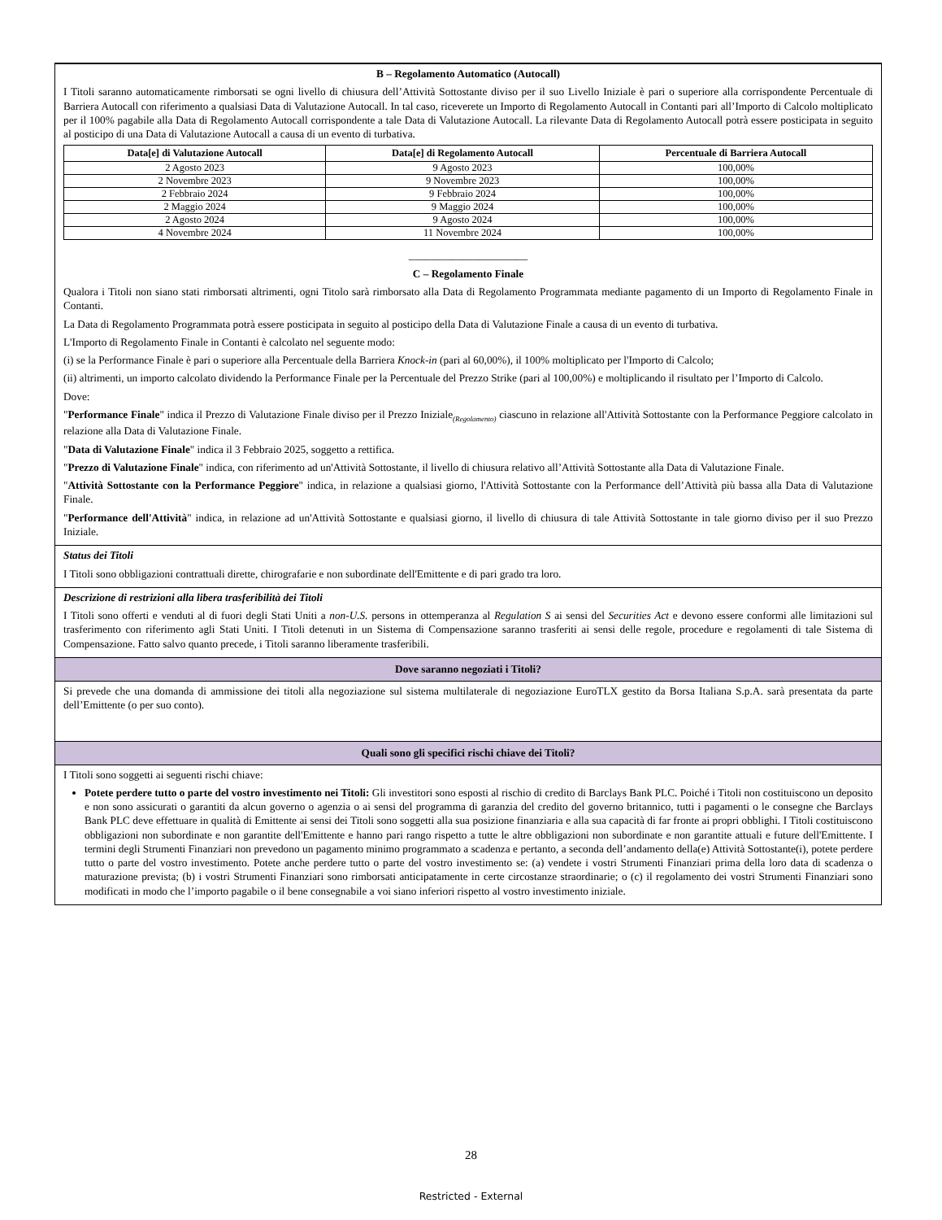B – Regolamento Automatico (Autocall)
I Titoli saranno automaticamente rimborsati se ogni livello di chiusura dell’Attività Sottostante diviso per il suo Livello Iniziale è pari o superiore alla corrispondente Percentuale di Barriera Autocall con riferimento a qualsiasi Data di Valutazione Autocall. In tal caso, riceverete un Importo di Regolamento Autocall in Contanti pari all’Importo di Calcolo moltiplicato per il 100% pagabile alla Data di Regolamento Autocall corrispondente a tale Data di Valutazione Autocall. La rilevante Data di Regolamento Autocall potrà essere posticipata in seguito al posticipo di una Data di Valutazione Autocall a causa di un evento di turbativa.
| Data[e] di Valutazione Autocall | Data[e] di Regolamento Autocall | Percentuale di Barriera Autocall |
| --- | --- | --- |
| 2 Agosto 2023 | 9 Agosto 2023 | 100,00% |
| 2 Novembre 2023 | 9 Novembre 2023 | 100,00% |
| 2 Febbraio 2024 | 9 Febbraio 2024 | 100,00% |
| 2 Maggio 2024 | 9 Maggio 2024 | 100,00% |
| 2 Agosto 2024 | 9 Agosto 2024 | 100,00% |
| 4 Novembre 2024 | 11 Novembre 2024 | 100,00% |
______________________
C – Regolamento Finale
Qualora i Titoli non siano stati rimborsati altrimenti, ogni Titolo sarà rimborsato alla Data di Regolamento Programmata mediante pagamento di un Importo di Regolamento Finale in Contanti.
La Data di Regolamento Programmata potrà essere posticipata in seguito al posticipo della Data di Valutazione Finale a causa di un evento di turbativa.
L'Importo di Regolamento Finale in Contanti è calcolato nel seguente modo:
(i) se la Performance Finale è pari o superiore alla Percentuale della Barriera Knock-in (pari al 60,00%), il 100% moltiplicato per l'Importo di Calcolo;
(ii) altrimenti, un importo calcolato dividendo la Performance Finale per la Percentuale del Prezzo Strike (pari al 100,00%) e moltiplicando il risultato per l’Importo di Calcolo.
Dove:
"Performance Finale" indica il Prezzo di Valutazione Finale diviso per il Prezzo Iniziale<sub>(Regolamento)</sub> ciascuno in relazione all'Attività Sottostante con la Performance Peggiore calcolato in relazione alla Data di Valutazione Finale.
"Data di Valutazione Finale" indica il 3 Febbraio 2025, soggetto a rettifica.
"Prezzo di Valutazione Finale" indica, con riferimento ad un'Attività Sottostante, il livello di chiusura relativo all’Attività Sottostante alla Data di Valutazione Finale.
"Attività Sottostante con la Performance Peggiore" indica, in relazione a qualsiasi giorno, l'Attività Sottostante con la Performance dell’Attività più bassa alla Data di Valutazione Finale.
"Performance dell'Attività" indica, in relazione ad un'Attività Sottostante e qualsiasi giorno, il livello di chiusura di tale Attività Sottostante in tale giorno diviso per il suo Prezzo Iniziale.
Status dei Titoli
I Titoli sono obbligazioni contrattuali dirette, chirografarie e non subordinate dell'Emittente e di pari grado tra loro.
Descrizione di restrizioni alla libera trasferibilità dei Titoli
I Titoli sono offerti e venduti al di fuori degli Stati Uniti a non-U.S. persons in ottemperanza al Regulation S ai sensi del Securities Act e devono essere conformi alle limitazioni sul trasferimento con riferimento agli Stati Uniti. I Titoli detenuti in un Sistema di Compensazione saranno trasferiti ai sensi delle regole, procedure e regolamenti di tale Sistema di Compensazione. Fatto salvo quanto precede, i Titoli saranno liberamente trasferibili.
Dove saranno negoziati i Titoli?
Si prevede che una domanda di ammissione dei titoli alla negoziazione sul sistema multilaterale di negoziazione EuroTLX gestito da Borsa Italiana S.p.A. sarà presentata da parte dell’Emittente (o per suo conto).
Quali sono gli specifici rischi chiave dei Titoli?
I Titoli sono soggetti ai seguenti rischi chiave:
Potete perdere tutto o parte del vostro investimento nei Titoli: Gli investitori sono esposti al rischio di credito di Barclays Bank PLC. Poiché i Titoli non costituiscono un deposito e non sono assicurati o garantiti da alcun governo o agenzia o ai sensi del programma di garanzia del credito del governo britannico, tutti i pagamenti o le consegne che Barclays Bank PLC deve effettuare in qualità di Emittente ai sensi dei Titoli sono soggetti alla sua posizione finanziaria e alla sua capacità di far fronte ai propri obblighi. I Titoli costituiscono obbligazioni non subordinate e non garantite dell'Emittente e hanno pari rango rispetto a tutte le altre obbligazioni non subordinate e non garantite attuali e future dell'Emittente. I termini degli Strumenti Finanziari non prevedono un pagamento minimo programmato a scadenza e pertanto, a seconda dell’andamento della(e) Attività Sottostante(i), potete perdere tutto o parte del vostro investimento. Potete anche perdere tutto o parte del vostro investimento se: (a) vendete i vostri Strumenti Finanziari prima della loro data di scadenza o maturazione prevista; (b) i vostri Strumenti Finanziari sono rimborsati anticipatamente in certe circostanze straordinarie; o (c) il regolamento dei vostri Strumenti Finanziari sono modificati in modo che l’importo pagabile o il bene consegnabile a voi siano inferiori rispetto al vostro investimento iniziale.
28
Restricted - External